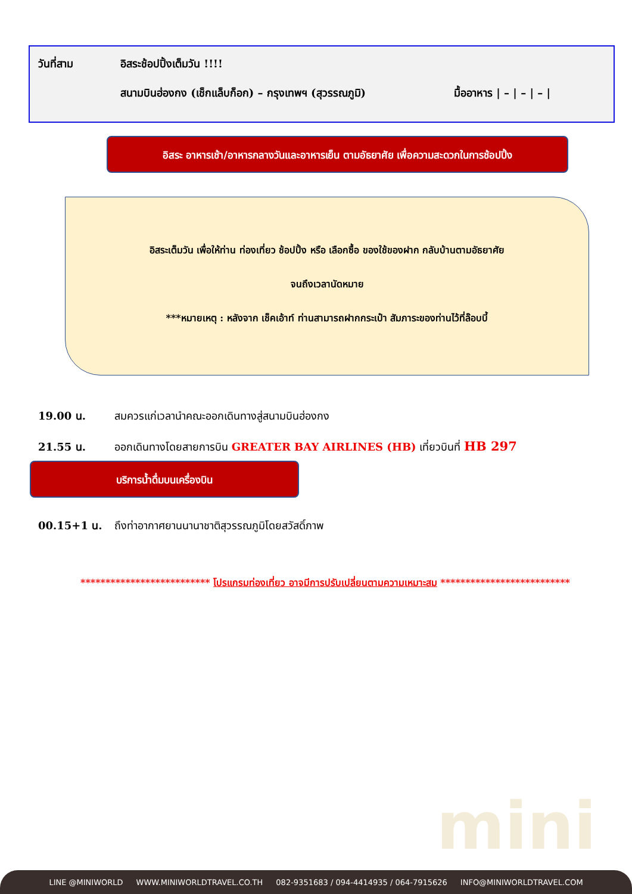วันที่สาม อิสระช้อปปิ้งเต็มวัน !!!!
สนามบินฮ่องกง (เช็กแล็บก็อก) – กรุงเทพฯ (สุวรรณภูมิ) มื้ออาหาร | – | – | – |
อิสระ อาหารเช้า/อาหารกลางวันและอาหารเย็น ตามอัธยาศัย เพื่อความสะดวกในการช้อปปิ้ง
อิสระเต็มวัน เพื่อให้ท่าน ท่องเที่ยว ช้อปปิ้ง หรือ เลือกซื้อ ของใช้ของฝาก กลับบ้านตามอัธยาศัย
จนถึงเวลานัดหมาย
***หมายเหตุ : หลังจาก เช็คเอ้าท์ ท่านสามารถฝากกระเป๋า สัมภาระของท่านไว้ที่ล๊อบบี้
19.00 น. สมควรแก่เวลานำคณะออกเดินทางสู่สนามบินฮ่องกง
21.55 น. ออกเดินทางโดยสายการบิน GREATER BAY AIRLINES (HB) เที่ยวบินที่ HB 297
00.15+1 น. ถึงท่าอากาศยานนานาชาติสุวรรณภูมิโดยสวัสดิ์ภาพ
บริการน้ำดื่มบนเครื่องบิน
************************** โปรแกรมท่องเที่ยว อาจมีการปรับเปลี่ยนตามความเหมาะสม **************************
mini
LINE @MINIWORLD WWW.MINIWORLDTRAVEL.CO.TH 082-9351683 / 094-4414935 / 064-7915626 INFO@MINIWORLDTRAVEL.COM